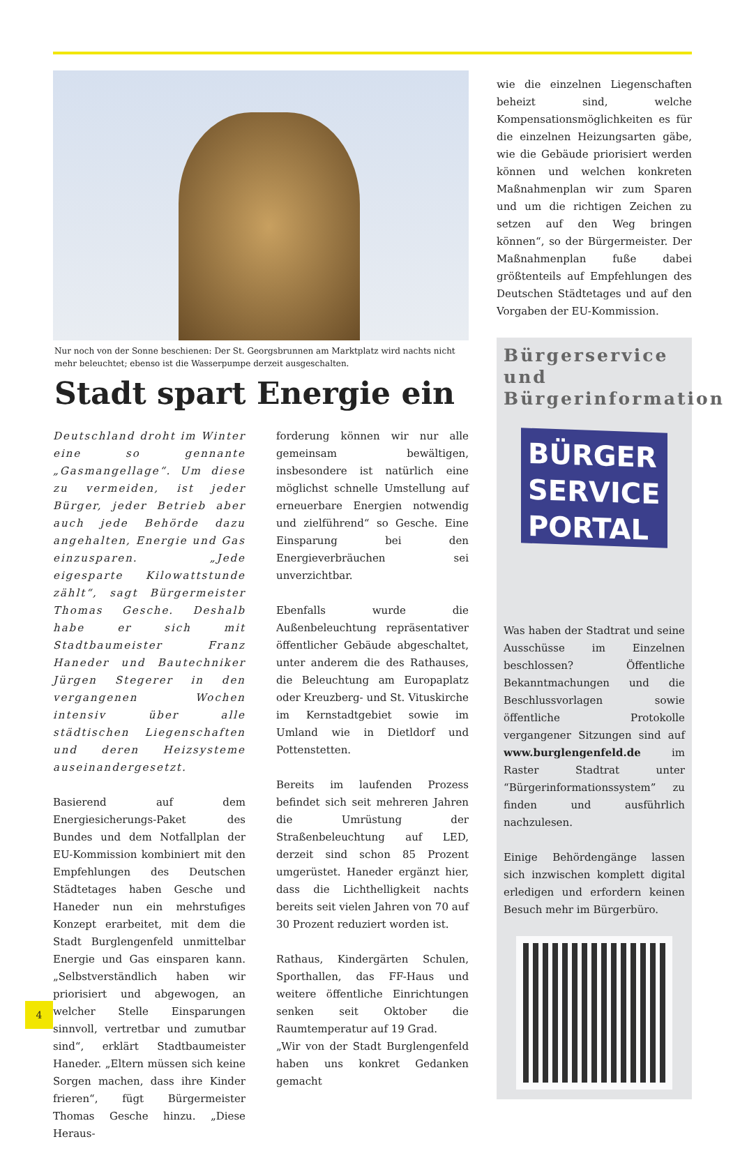Nur noch von der Sonne beschienen: Der St. Georgsbrunnen am Marktplatz wird nachts nicht mehr beleuchtet; ebenso ist die Wasserpumpe derzeit ausgeschalten.
Stadt spart Energie ein
Deutschland droht im Winter eine so gennante „Gasmangellage“. Um diese zu vermeiden, ist jeder Bürger, jeder Betrieb aber auch jede Behörde dazu angehalten, Energie und Gas einzusparen. „Jede eigesparte Kilowattstunde zählt“, sagt Bürgermeister Thomas Gesche. Deshalb habe er sich mit Stadtbaumeister Franz Haneder und Bautechniker Jürgen Stegerer in den vergangenen Wochen intensiv über alle städtischen Liegenschaften und deren Heizsysteme auseinandergesetzt.
Basierend auf dem Energiesicherungs-Paket des Bundes und dem Notfallplan der EU-Kommission kombiniert mit den Empfehlungen des Deutschen Städtetages haben Gesche und Haneder nun ein mehrstufiges Konzept erarbeitet, mit dem die Stadt Burglengenfeld unmittelbar Energie und Gas einsparen kann. „Selbstverständlich haben wir priorisiert und abgewogen, an welcher Stelle Einsparungen sinnvoll, vertretbar und zumutbar sind“, erklärt Stadtbaumeister Haneder. „Eltern müssen sich keine Sorgen machen, dass ihre Kinder frieren“, fügt Bürgermeister Thomas Gesche hinzu. „Diese Heraus-
forderung können wir nur alle gemeinsam bewältigen, insbesondere ist natürlich eine möglichst schnelle Umstellung auf erneuerbare Energien notwendig und zielführend“ so Gesche. Eine Einsparung bei den Energieverbräuchen sei unverzichtbar.
Ebenfalls wurde die Außenbeleuchtung repräsentativer öffentlicher Gebäude abgeschaltet, unter anderem die des Rathauses, die Beleuchtung am Europaplatz oder Kreuzberg- und St. Vituskirche im Kernstadtgebiet sowie im Umland wie in Dietldorf und Pottenstetten.
Bereits im laufenden Prozess befindet sich seit mehreren Jahren die Umrüstung der Straßenbeleuchtung auf LED, derzeit sind schon 85 Prozent umgerüstet. Haneder ergänzt hier, dass die Lichthelligkeit nachts bereits seit vielen Jahren von 70 auf 30 Prozent reduziert worden ist.
Rathaus, Kindergärten Schulen, Sporthallen, das FF-Haus und weitere öffentliche Einrichtungen senken seit Oktober die Raumtemperatur auf 19 Grad.
„Wir von der Stadt Burglengenfeld haben uns konkret Gedanken gemacht
wie die einzelnen Liegenschaften beheizt sind, welche Kompensationsmöglichkeiten es für die einzelnen Heizungsarten gäbe, wie die Gebäude priorisiert werden können und welchen konkreten Maßnahmenplan wir zum Sparen und um die richtigen Zeichen zu setzen auf den Weg bringen können“, so der Bürgermeister. Der Maßnahmenplan fuße dabei größtenteils auf Empfehlungen des Deutschen Städtetages und auf den Vorgaben der EU-Kommission.
Bürgerservice und Bürgerinformation
BÜRGER
SERVICE
PORTAL
Was haben der Stadtrat und seine Ausschüsse im Einzelnen beschlossen? Öffentliche Bekanntmachungen und die Beschlussvorlagen sowie öffentliche Protokolle vergangener Sitzungen sind auf www.burglengenfeld.de im Raster Stadtrat unter “Bürgerinformationssystem” zu finden und ausführlich nachzulesen.
Einige Behördengänge lassen sich inzwischen komplett digital erledigen und erfordern keinen Besuch mehr im Bürgerbüro.
4